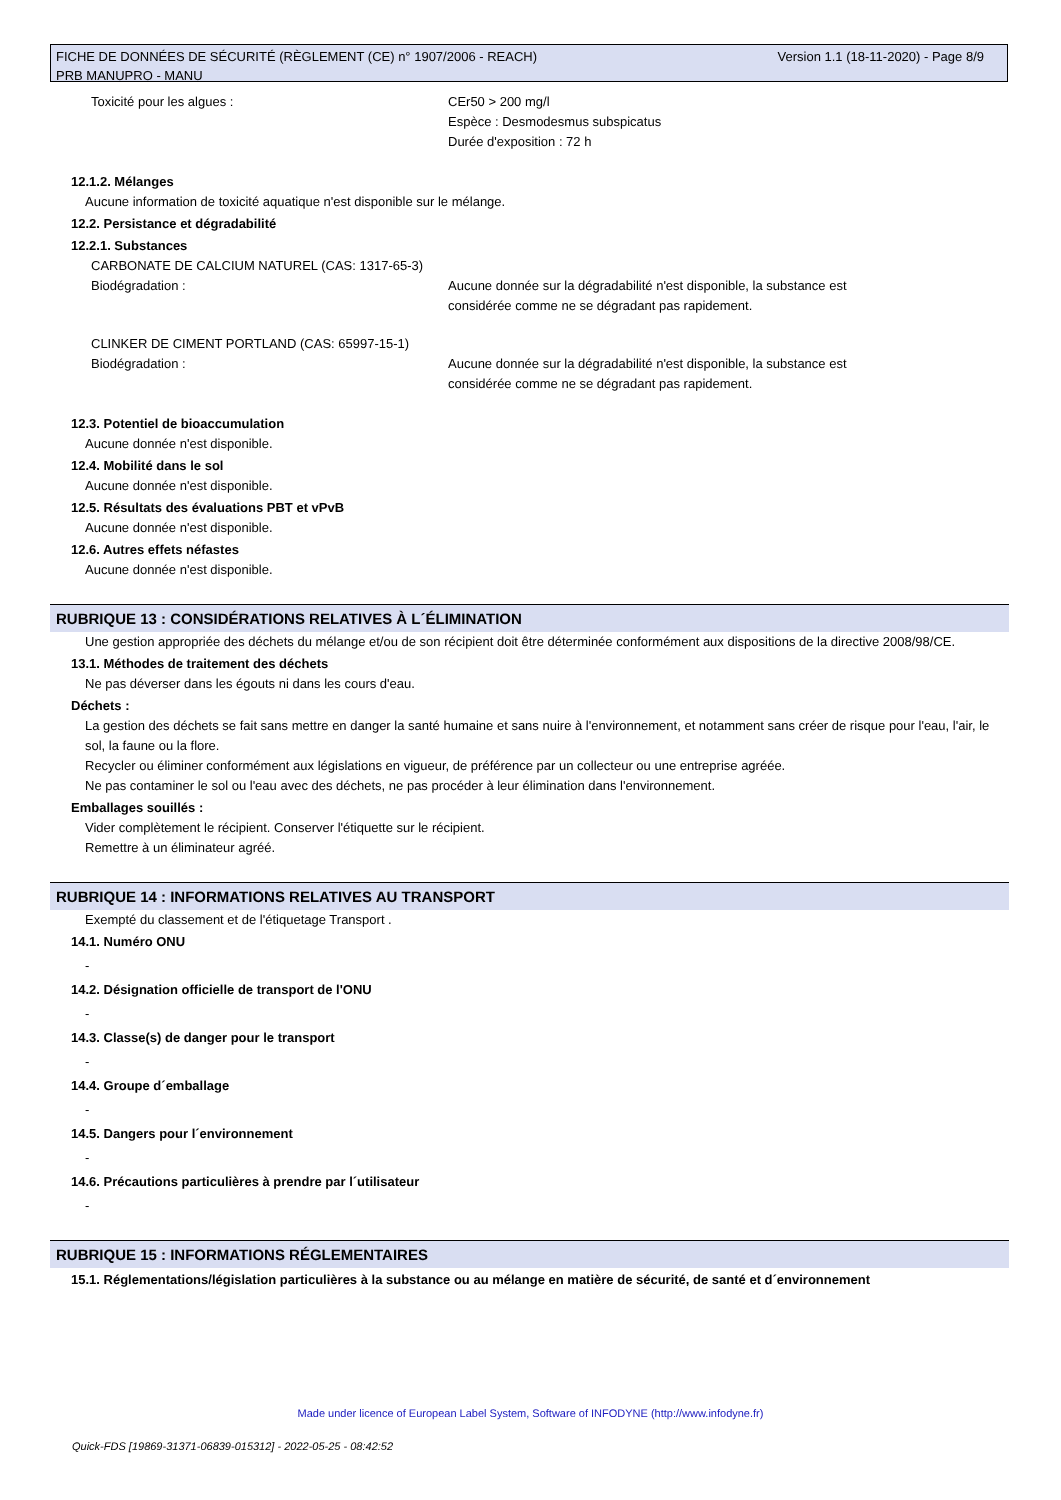Version 1.1 (18-11-2020) - Page 8/9 FICHE DE DONNÉES DE SÉCURITÉ (RÈGLEMENT (CE) n° 1907/2006 - REACH)
PRB MANUPRO - MANU
Toxicité pour les algues : CEr50 > 200 mg/l
Espèce : Desmodesmus subspicatus
Durée d'exposition : 72 h
12.1.2. Mélanges
Aucune information de toxicité aquatique n'est disponible sur le mélange.
12.2. Persistance et dégradabilité
12.2.1. Substances
CARBONATE DE CALCIUM NATUREL (CAS: 1317-65-3)
Biodégradation : Aucune donnée sur la dégradabilité n'est disponible, la substance est
considérée comme ne se dégradant pas rapidement.
CLINKER DE CIMENT PORTLAND (CAS: 65997-15-1)
Biodégradation : Aucune donnée sur la dégradabilité n'est disponible, la substance est
considérée comme ne se dégradant pas rapidement.
12.3. Potentiel de bioaccumulation
Aucune donnée n'est disponible.
12.4. Mobilité dans le sol
Aucune donnée n'est disponible.
12.5. Résultats des évaluations PBT et vPvB
Aucune donnée n'est disponible.
12.6. Autres effets néfastes
Aucune donnée n'est disponible.
RUBRIQUE 13 : CONSIDÉRATIONS RELATIVES À L´ÉLIMINATION
Une gestion appropriée des déchets du mélange et/ou de son récipient doit être déterminée conformément aux dispositions de la directive 2008/98/CE.
13.1. Méthodes de traitement des déchets
Ne pas déverser dans les égouts ni dans les cours d'eau.
Déchets :
La gestion des déchets se fait sans mettre en danger la santé humaine et sans nuire à l'environnement, et notamment sans créer de risque pour l'eau, l'air, le sol, la faune ou la flore.
Recycler ou éliminer conformément aux législations en vigueur, de préférence par un collecteur ou une entreprise agréée.
Ne pas contaminer le sol ou l'eau avec des déchets, ne pas procéder à leur élimination dans l'environnement.
Emballages souillés :
Vider complètement le récipient. Conserver l'étiquette sur le récipient.
Remettre à un éliminateur agréé.
RUBRIQUE 14 : INFORMATIONS RELATIVES AU TRANSPORT
Exempté du classement et de l'étiquetage Transport .
14.1. Numéro ONU
-
14.2. Désignation officielle de transport de l'ONU
-
14.3. Classe(s) de danger pour le transport
-
14.4. Groupe d´emballage
-
14.5. Dangers pour l´environnement
-
14.6. Précautions particulières à prendre par l´utilisateur
-
RUBRIQUE 15 : INFORMATIONS RÉGLEMENTAIRES
15.1. Réglementations/législation particulières à la substance ou au mélange en matière de sécurité, de santé et d´environnement
Made under licence of European Label System, Software of INFODYNE (http://www.infodyne.fr)
Quick-FDS [19869-31371-06839-015312] - 2022-05-25 - 08:42:52